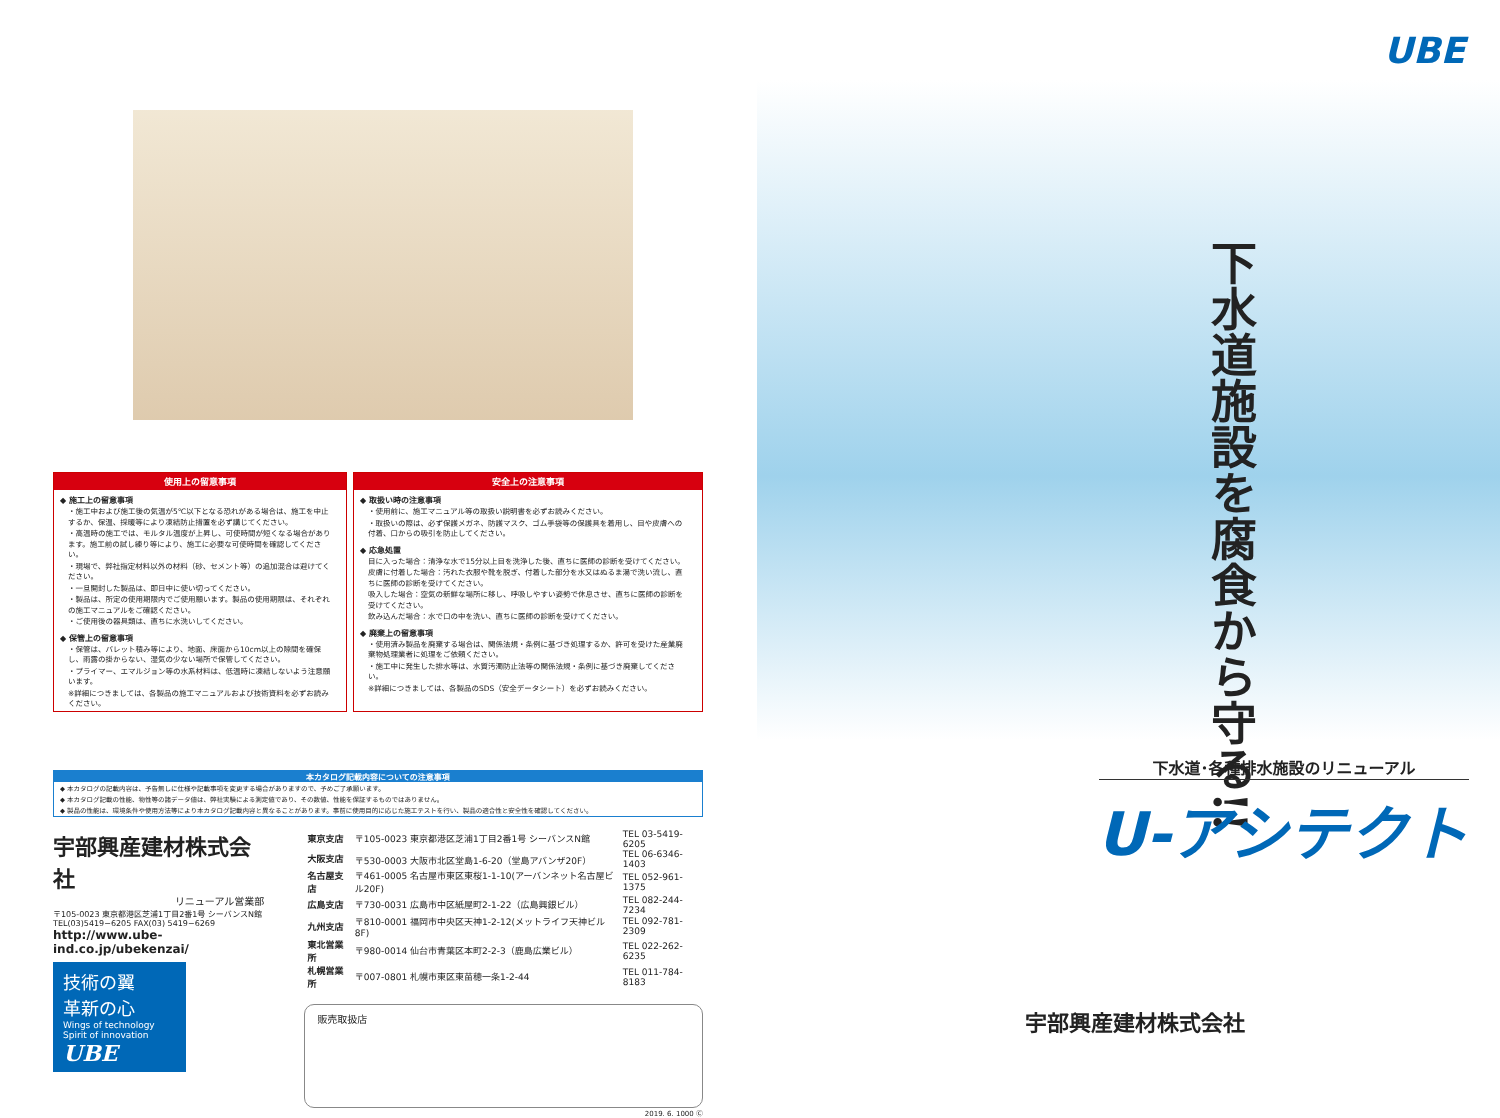使用上の留意事項
◆ 施工上の留意事項
・施工中および施工後の気温が5℃以下となる恐れがある場合は、施工を中止するか、保温、採暖等により凍結防止措置を必ず講じてください。
・高温時の施工では、モルタル温度が上昇し、可使時間が短くなる場合があります。施工前の試し練り等により、施工に必要な可使時間を確認してください。
・現場で、弊社指定材料以外の材料（砂、セメント等）の追加混合は避けてください。
・一旦開封した製品は、即日中に使い切ってください。
・製品は、所定の使用期限内でご使用願います。製品の使用期限は、それぞれの施工マニュアルをご確認ください。
・ご使用後の器具類は、直ちに水洗いしてください。
◆ 保管上の留意事項
・保管は、パレット積み等により、地面、床面から10cm以上の隙間を確保し、雨露の掛からない、湿気の少ない場所で保管してください。
・プライマー、エマルジョン等の水系材料は、低温時に凍結しないよう注意願います。
※詳細につきましては、各製品の施工マニュアルおよび技術資料を必ずお読みください。
安全上の注意事項
◆ 取扱い時の注意事項
・使用前に、施工マニュアル等の取扱い説明書を必ずお読みください。
・取扱いの際は、必ず保護メガネ、防護マスク、ゴム手袋等の保護具を着用し、目や皮膚への付着、口からの吸引を防止してください。
◆ 応急処置
目に入った場合：清浄な水で15分以上目を洗浄した後、直ちに医師の診断を受けてください。
皮膚に付着した場合：汚れた衣服や靴を脱ぎ、付着した部分を水又はぬるま湯で洗い流し、直ちに医師の診断を受けてください。
吸入した場合：空気の新鮮な場所に移し、呼吸しやすい姿勢で休息させ、直ちに医師の診断を受けてください。
飲み込んだ場合：水で口の中を洗い、直ちに医師の診断を受けてください。
◆ 廃棄上の留意事項
・使用済み製品を廃棄する場合は、関係法規・条例に基づき処理するか、許可を受けた産業廃棄物処理業者に処理をご依頼ください。
・施工中に発生した排水等は、水質汚濁防止法等の関係法規・条例に基づき廃棄してください。
※詳細につきましては、各製品のSDS（安全データシート）を必ずお読みください。
本カタログ記載内容についての注意事項
◆ 本カタログの記載内容は、予告無しに仕様や記載事項を変更する場合がありますので、予めご了承願います。
◆ 本カタログ記載の性能、物性等の諸データ値は、弊社実験による測定値であり、その数値、性能を保証するものではありません。
◆ 製品の性能は、環境条件や使用方法等により本カタログ記載内容と異なることがあります。事前に使用目的に応じた施工テストを行い、製品の適合性と安全性を確認してください。
宇部興産建材株式会社
リニューアル営業部
〒105-0023 東京都港区芝浦1丁目2番1号 シーバンスN館
TEL(03)5419−6205 FAX(03) 5419−6269
http://www.ube-ind.co.jp/ubekenzai/
技術の翼
革新の心
Wings of technology
Spirit of innovation
UBE
| 東京支店 | 〒105-0023 東京都港区芝浦1丁目2番1号 シーバンスN館 | TEL 03-5419-6205 |
| 大阪支店 | 〒530-0003 大阪市北区堂島1-6-20（堂島アバンザ20F） | TEL 06-6346-1403 |
| 名古屋支店 | 〒461-0005 名古屋市東区東桜1-1-10(アーバンネット名古屋ビル20F) | TEL 052-961-1375 |
| 広島支店 | 〒730-0031 広島市中区紙屋町2-1-22（広島興銀ビル） | TEL 082-244-7234 |
| 九州支店 | 〒810-0001 福岡市中央区天神1-2-12(メットライフ天神ビル8F) | TEL 092-781-2309 |
| 東北営業所 | 〒980-0014 仙台市青葉区本町2-2-3（鹿島広業ビル） | TEL 022-262-6235 |
| 札幌営業所 | 〒007-0801 札幌市東区東苗穂一条1-2-44 | TEL 011-784-8183 |
販売取扱店
2019. 6. 1000 Ⓒ
UBE
下水道施設を腐食から守る!!
下水道･各種排水施設のリニューアル
U-アシテクト
宇部興産建材株式会社